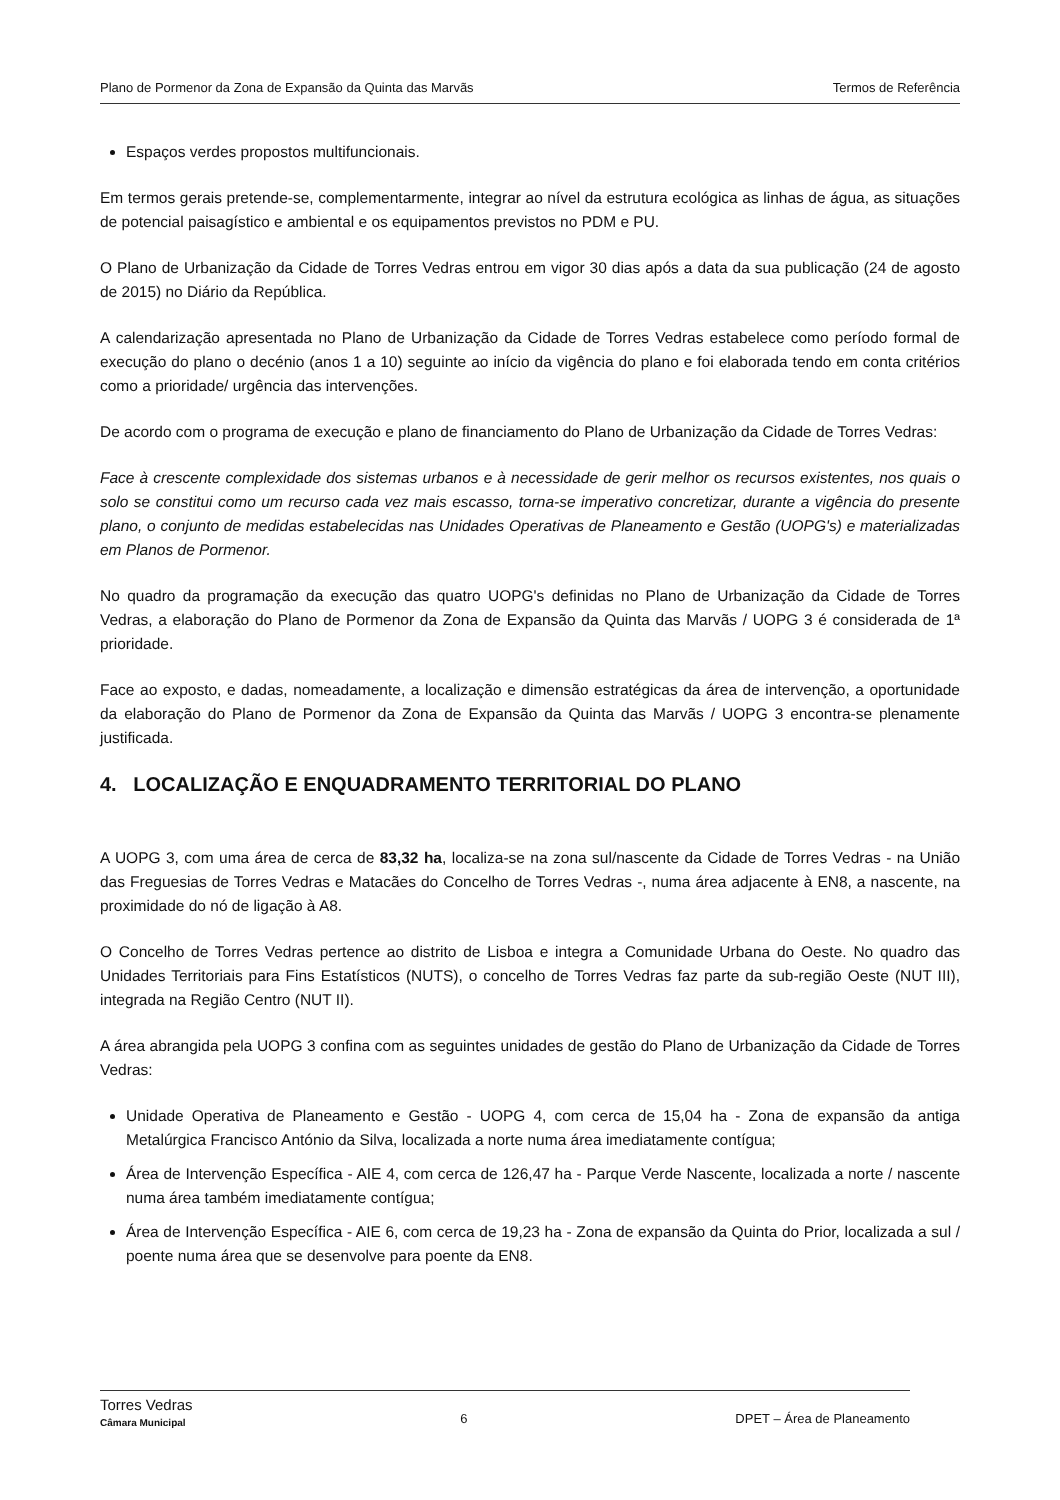Plano de Pormenor da Zona de Expansão da Quinta das Marvãs Termos de Referência
Espaços verdes propostos multifuncionais.
Em termos gerais pretende-se, complementarmente, integrar ao nível da estrutura ecológica as linhas de água, as situações de potencial paisagístico e ambiental e os equipamentos previstos no PDM e PU.
O Plano de Urbanização da Cidade de Torres Vedras entrou em vigor 30 dias após a data da sua publicação (24 de agosto de 2015) no Diário da República.
A calendarização apresentada no Plano de Urbanização da Cidade de Torres Vedras estabelece como período formal de execução do plano o decénio (anos 1 a 10) seguinte ao início da vigência do plano e foi elaborada tendo em conta critérios como a prioridade/ urgência das intervenções.
De acordo com o programa de execução e plano de financiamento do Plano de Urbanização da Cidade de Torres Vedras:
Face à crescente complexidade dos sistemas urbanos e à necessidade de gerir melhor os recursos existentes, nos quais o solo se constitui como um recurso cada vez mais escasso, torna-se imperativo concretizar, durante a vigência do presente plano, o conjunto de medidas estabelecidas nas Unidades Operativas de Planeamento e Gestão (UOPG's) e materializadas em Planos de Pormenor.
No quadro da programação da execução das quatro UOPG's definidas no Plano de Urbanização da Cidade de Torres Vedras, a elaboração do Plano de Pormenor da Zona de Expansão da Quinta das Marvãs / UOPG 3 é considerada de 1ª prioridade.
Face ao exposto, e dadas, nomeadamente, a localização e dimensão estratégicas da área de intervenção, a oportunidade da elaboração do Plano de Pormenor da Zona de Expansão da Quinta das Marvãs / UOPG 3 encontra-se plenamente justificada.
4. LOCALIZAÇÃO E ENQUADRAMENTO TERRITORIAL DO PLANO
A UOPG 3, com uma área de cerca de 83,32 ha, localiza-se na zona sul/nascente da Cidade de Torres Vedras - na União das Freguesias de Torres Vedras e Matacães do Concelho de Torres Vedras -, numa área adjacente à EN8, a nascente, na proximidade do nó de ligação à A8.
O Concelho de Torres Vedras pertence ao distrito de Lisboa e integra a Comunidade Urbana do Oeste. No quadro das Unidades Territoriais para Fins Estatísticos (NUTS), o concelho de Torres Vedras faz parte da sub-região Oeste (NUT III), integrada na Região Centro (NUT II).
A área abrangida pela UOPG 3 confina com as seguintes unidades de gestão do Plano de Urbanização da Cidade de Torres Vedras:
Unidade Operativa de Planeamento e Gestão - UOPG 4, com cerca de 15,04 ha - Zona de expansão da antiga Metalúrgica Francisco António da Silva, localizada a norte numa área imediatamente contígua;
Área de Intervenção Específica - AIE 4, com cerca de 126,47 ha - Parque Verde Nascente, localizada a norte / nascente numa área também imediatamente contígua;
Área de Intervenção Específica - AIE 6, com cerca de 19,23 ha - Zona de expansão da Quinta do Prior, localizada a sul / poente numa área que se desenvolve para poente da EN8.
Torres Vedras
Câmara Municipal 6 DPET – Área de Planeamento